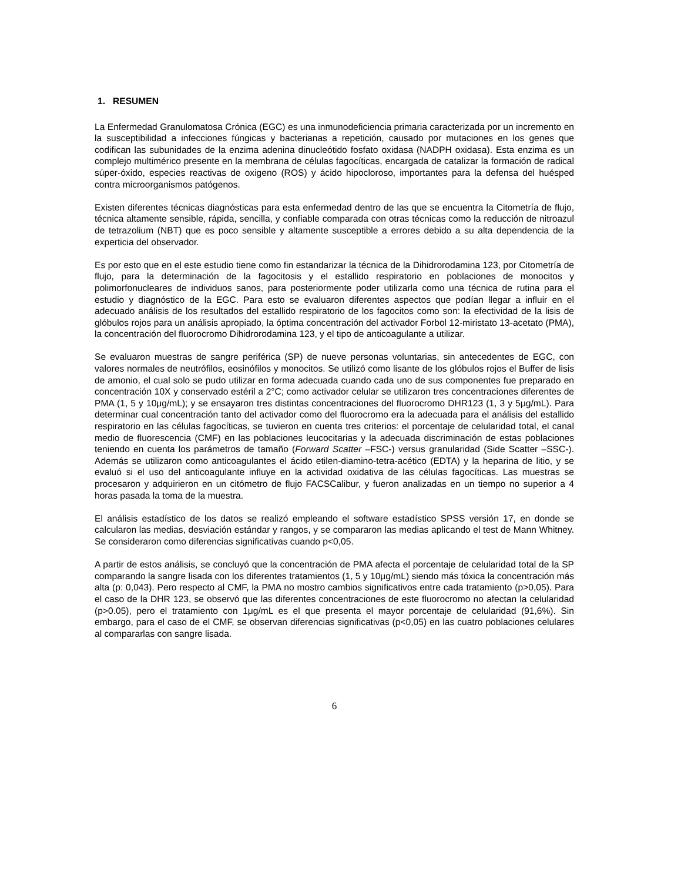1. RESUMEN
La Enfermedad Granulomatosa Crónica (EGC) es una inmunodeficiencia primaria caracterizada por un incremento en la susceptibilidad a infecciones fúngicas y bacterianas a repetición, causado por mutaciones en los genes que codifican las subunidades de la enzima adenina dinucleótido fosfato oxidasa (NADPH oxidasa). Esta enzima es un complejo multimérico presente en la membrana de células fagocíticas, encargada de catalizar la formación de radical súper-óxido, especies reactivas de oxigeno (ROS) y ácido hipocloroso, importantes para la defensa del huésped contra microorganismos patógenos.
Existen diferentes técnicas diagnósticas para esta enfermedad dentro de las que se encuentra la Citometría de flujo, técnica altamente sensible, rápida, sencilla, y confiable comparada con otras técnicas como la reducción de nitroazul de tetrazolium (NBT) que es poco sensible y altamente susceptible a errores debido a su alta dependencia de la experticia del observador.
Es por esto que en el este estudio tiene como fin estandarizar la técnica de la Dihidrorodamina 123, por Citometría de flujo, para la determinación de la fagocitosis y el estallido respiratorio en poblaciones de monocitos y polimorfonucleares de individuos sanos, para posteriormente poder utilizarla como una técnica de rutina para el estudio y diagnóstico de la EGC. Para esto se evaluaron diferentes aspectos que podían llegar a influir en el adecuado análisis de los resultados del estallido respiratorio de los fagocitos como son: la efectividad de la lisis de glóbulos rojos para un análisis apropiado, la óptima concentración del activador Forbol 12-miristato 13-acetato (PMA), la concentración del fluorocromo Dihidrorodamina 123, y el tipo de anticoagulante a utilizar.
Se evaluaron muestras de sangre periférica (SP) de nueve personas voluntarias, sin antecedentes de EGC, con valores normales de neutrófilos, eosinófilos y monocitos. Se utilizó como lisante de los glóbulos rojos el Buffer de lisis de amonio, el cual solo se pudo utilizar en forma adecuada cuando cada uno de sus componentes fue preparado en concentración 10X y conservado estéril a 2°C; como activador celular se utilizaron tres concentraciones diferentes de PMA (1, 5 y 10μg/mL); y se ensayaron tres distintas concentraciones del fluorocromo DHR123 (1, 3 y 5μg/mL). Para determinar cual concentración tanto del activador como del fluorocromo era la adecuada para el análisis del estallido respiratorio en las células fagocíticas, se tuvieron en cuenta tres criterios: el porcentaje de celularidad total, el canal medio de fluorescencia (CMF) en las poblaciones leucocitarias y la adecuada discriminación de estas poblaciones teniendo en cuenta los parámetros de tamaño (Forward Scatter –FSC-) versus granularidad (Side Scatter –SSC-). Además se utilizaron como anticoagulantes el ácido etilen-diamino-tetra-acético (EDTA) y la heparina de litio, y se evaluó si el uso del anticoagulante influye en la actividad oxidativa de las células fagocíticas. Las muestras se procesaron y adquirieron en un citómetro de flujo FACSCalibur, y fueron analizadas en un tiempo no superior a 4 horas pasada la toma de la muestra.
El análisis estadístico de los datos se realizó empleando el software estadístico SPSS versión 17, en donde se calcularon las medias, desviación estándar y rangos, y se compararon las medias aplicando el test de Mann Whitney. Se consideraron como diferencias significativas cuando p<0,05.
A partir de estos análisis, se concluyó que la concentración de PMA afecta el porcentaje de celularidad total de la SP comparando la sangre lisada con los diferentes tratamientos (1, 5 y 10μg/mL) siendo más tóxica la concentración más alta (p: 0,043). Pero respecto al CMF, la PMA no mostro cambios significativos entre cada tratamiento (p>0,05). Para el caso de la DHR 123, se observó que las diferentes concentraciones de este fluorocromo no afectan la celularidad (p>0.05), pero el tratamiento con 1μg/mL es el que presenta el mayor porcentaje de celularidad (91,6%). Sin embargo, para el caso de el CMF, se observan diferencias significativas (p<0,05) en las cuatro poblaciones celulares al compararlas con sangre lisada.
6